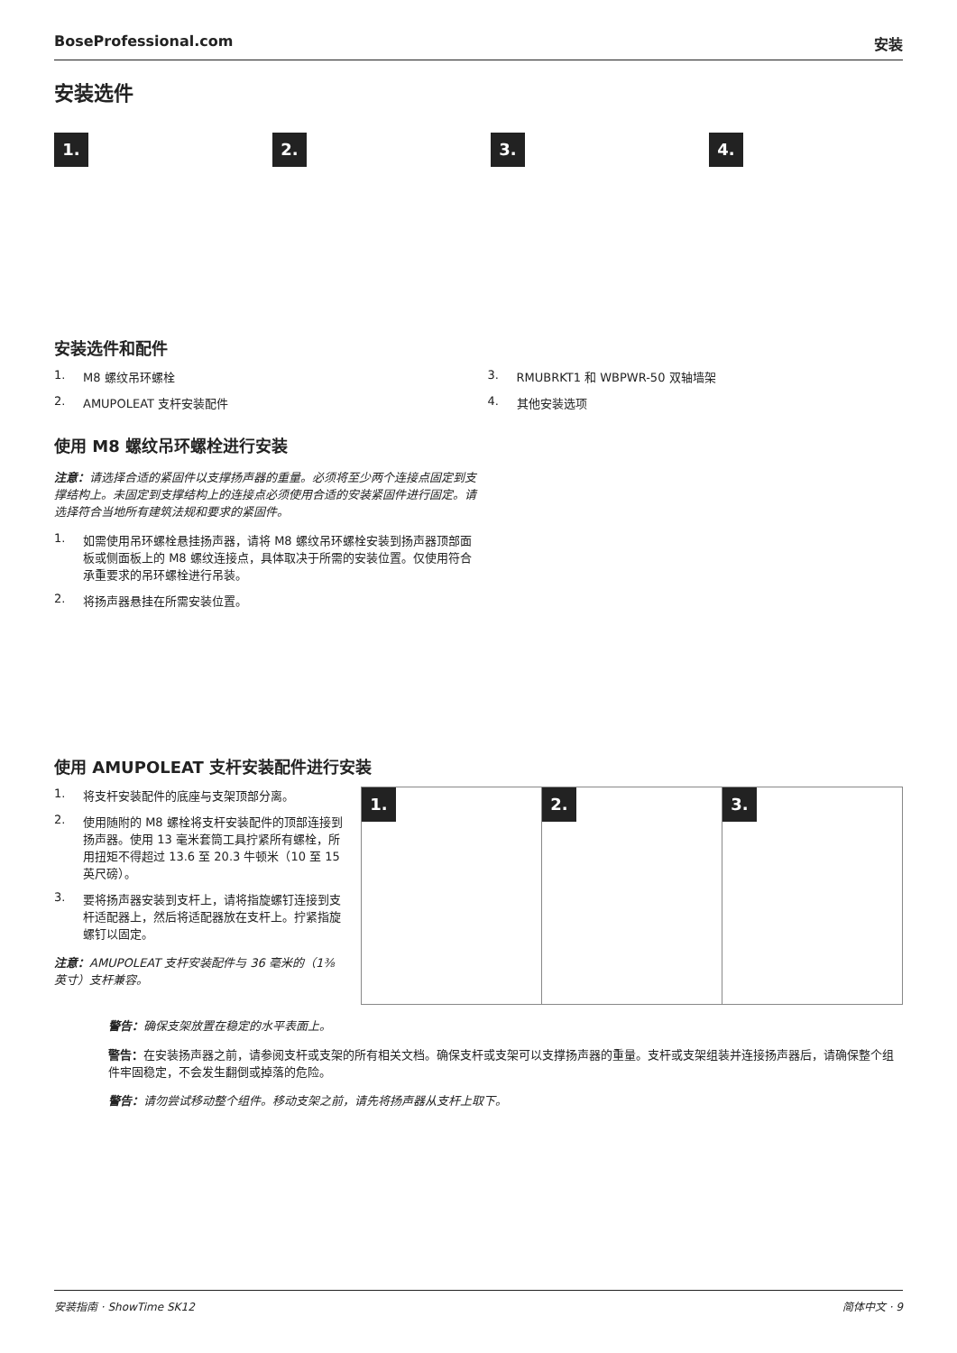BoseProfessional.com 安装
安装选件
1. 2. 3. 4.
安装选件和配件
1. M8 螺纹吊环螺栓
2. AMUPOLEAT 支杆安装配件
3. RMUBRKT1 和 WBPWR-50 双轴墙架
4. 其他安装选项
使用 M8 螺纹吊环螺栓进行安装
注意：请选择合适的紧固件以支撑扬声器的重量。必须将至少两个连接点固定到支撑结构上。未固定到支撑结构上的连接点必须使用合适的安装紧固件进行固定。请选择符合当地所有建筑法规和要求的紧固件。
1. 如需使用吊环螺栓悬挂扬声器，请将 M8 螺纹吊环螺栓安装到扬声器顶部面板或侧面板上的 M8 螺纹连接点，具体取决于所需的安装位置。仅使用符合承重要求的吊环螺栓进行吊装。
2. 将扬声器悬挂在所需安装位置。
使用 AMUPOLEAT 支杆安装配件进行安装
1. 将支杆安装配件的底座与支架顶部分离。
2. 使用随附的 M8 螺栓将支杆安装配件的顶部连接到扬声器。使用 13 毫米套筒工具拧紧所有螺栓，所用扭矩不得超过 13.6 至 20.3 牛顿米（10 至 15 英尺磅）。
3. 要将扬声器安装到支杆上，请将指旋螺钉连接到支杆适配器上，然后将适配器放在支杆上。拧紧指旋螺钉以固定。
注意：AMUPOLEAT 支杆安装配件与 36 毫米的（1⅜ 英寸）支杆兼容。
1. 2. 3.
警告：确保支架放置在稳定的水平表面上。
警告：在安装扬声器之前，请参阅支杆或支架的所有相关文档。确保支杆或支架可以支撑扬声器的重量。支杆或支架组装并连接扬声器后，请确保整个组件牢固稳定，不会发生翻倒或掉落的危险。
警告：请勿尝试移动整个组件。移动支架之前，请先将扬声器从支杆上取下。
安装指南 · ShowTime SK12 简体中文 · 9